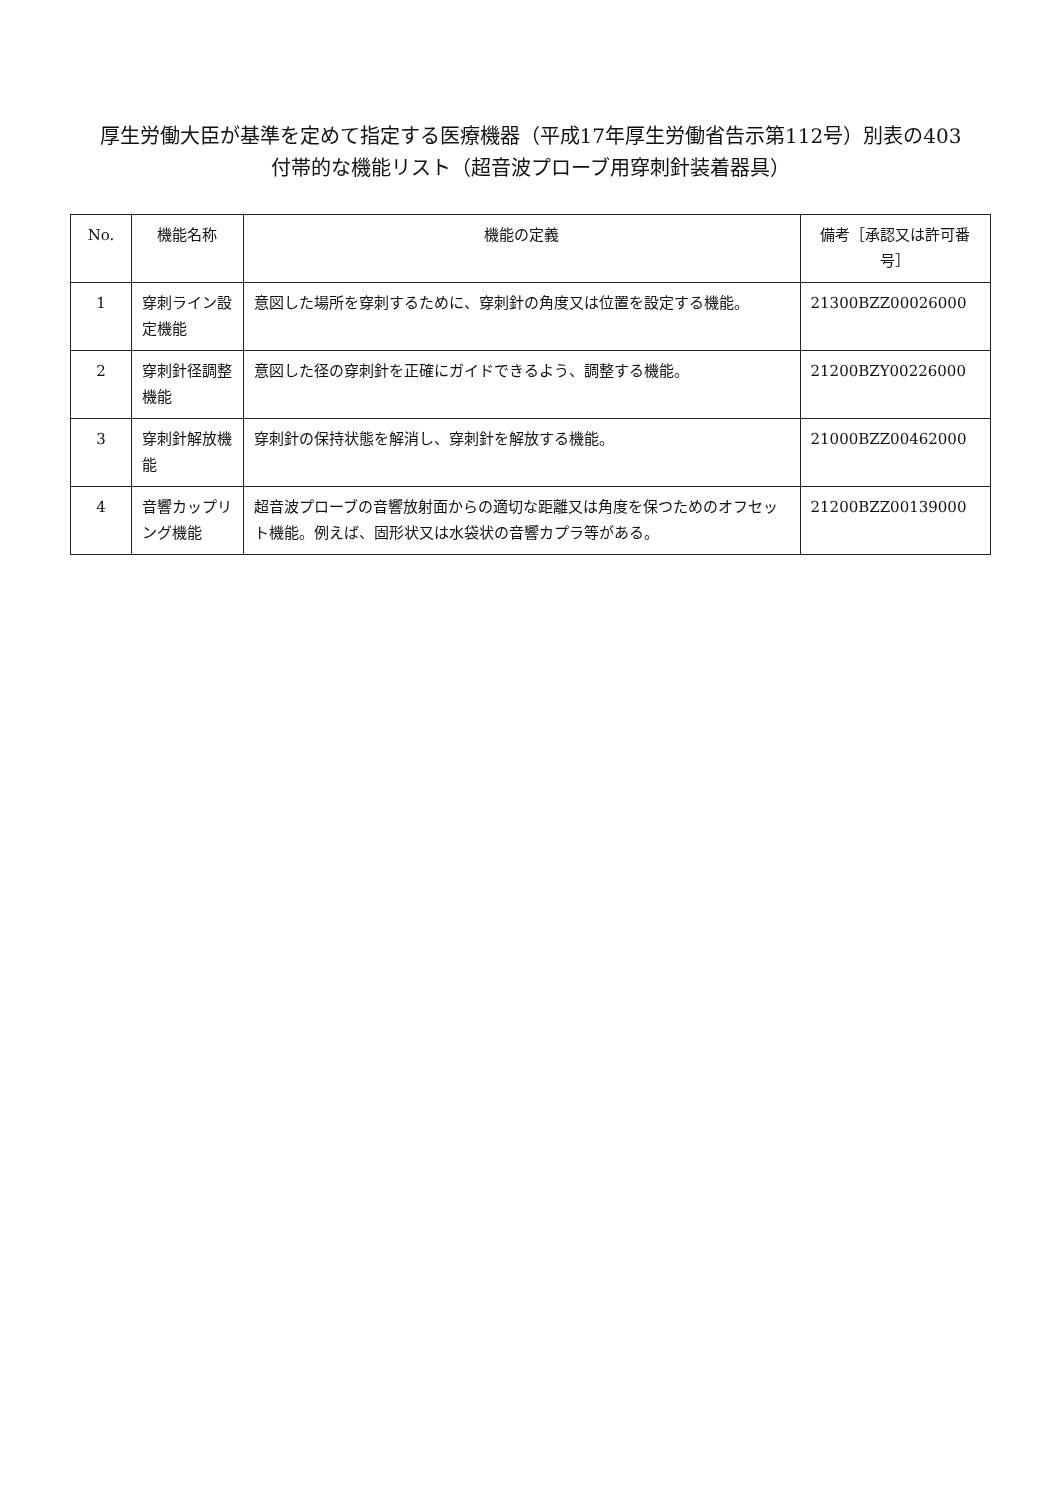厚生労働大臣が基準を定めて指定する医療機器（平成17年厚生労働省告示第112号）別表の403
付帯的な機能リスト（超音波プローブ用穿刺針装着器具）
| No. | 機能名称 | 機能の定義 | 備考［承認又は許可番号］ |
| --- | --- | --- | --- |
| 1 | 穿刺ライン設定機能 | 意図した場所を穿刺するために、穿刺針の角度又は位置を設定する機能。 | 21300BZZ00026000 |
| 2 | 穿刺針径調整機能 | 意図した径の穿刺針を正確にガイドできるよう、調整する機能。 | 21200BZY00226000 |
| 3 | 穿刺針解放機能 | 穿刺針の保持状態を解消し、穿刺針を解放する機能。 | 21000BZZ00462000 |
| 4 | 音響カップリング機能 | 超音波プローブの音響放射面からの適切な距離又は角度を保つためのオフセット機能。例えば、固形状又は水袋状の音響カプラ等がある。 | 21200BZZ00139000 |